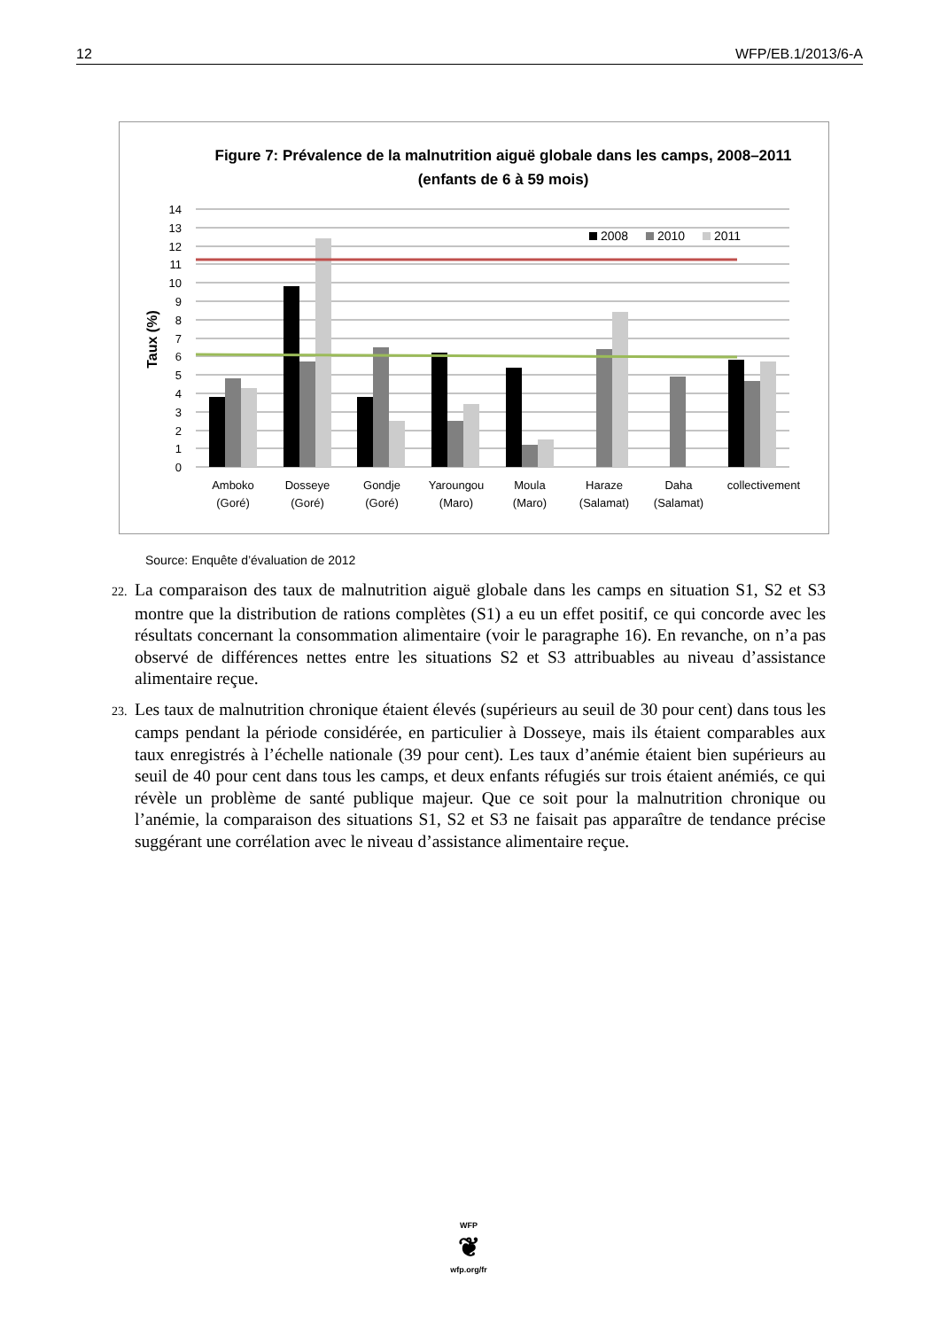12 WFP/EB.1/2013/6-A
Figure 7: Prévalence de la malnutrition aiguë globale dans les camps, 2008–2011
(enfants de 6 à 59 mois)
Taux (%)
14
13
12
11
10
9
8
7
6
5
4
3
2
1
0
2008
2010
2011
Amboko
(Goré)
Dosseye
(Goré)
Gondje
(Goré)
Yaroungou
(Maro)
Moula
(Maro)
Haraze
(Salamat)
Daha
(Salamat)
collectivement
Source: Enquête d’évaluation de 2012
22. La comparaison des taux de malnutrition aiguë globale dans les camps en situation S1, S2 et S3 montre que la distribution de rations complètes (S1) a eu un effet positif, ce qui concorde avec les résultats concernant la consommation alimentaire (voir le paragraphe 16). En revanche, on n’a pas observé de différences nettes entre les situations S2 et S3 attribuables au niveau d’assistance alimentaire reçue.
23. Les taux de malnutrition chronique étaient élevés (supérieurs au seuil de 30 pour cent) dans tous les camps pendant la période considérée, en particulier à Dosseye, mais ils étaient comparables aux taux enregistrés à l’échelle nationale (39 pour cent). Les taux d’anémie étaient bien supérieurs au seuil de 40 pour cent dans tous les camps, et deux enfants réfugiés sur trois étaient anémiés, ce qui révèle un problème de santé publique majeur. Que ce soit pour la malnutrition chronique ou l’anémie, la comparaison des situations S1, S2 et S3 ne faisait pas apparaître de tendance précise suggérant une corrélation avec le niveau d’assistance alimentaire reçue.
WFP
❦
wfp.org/fr